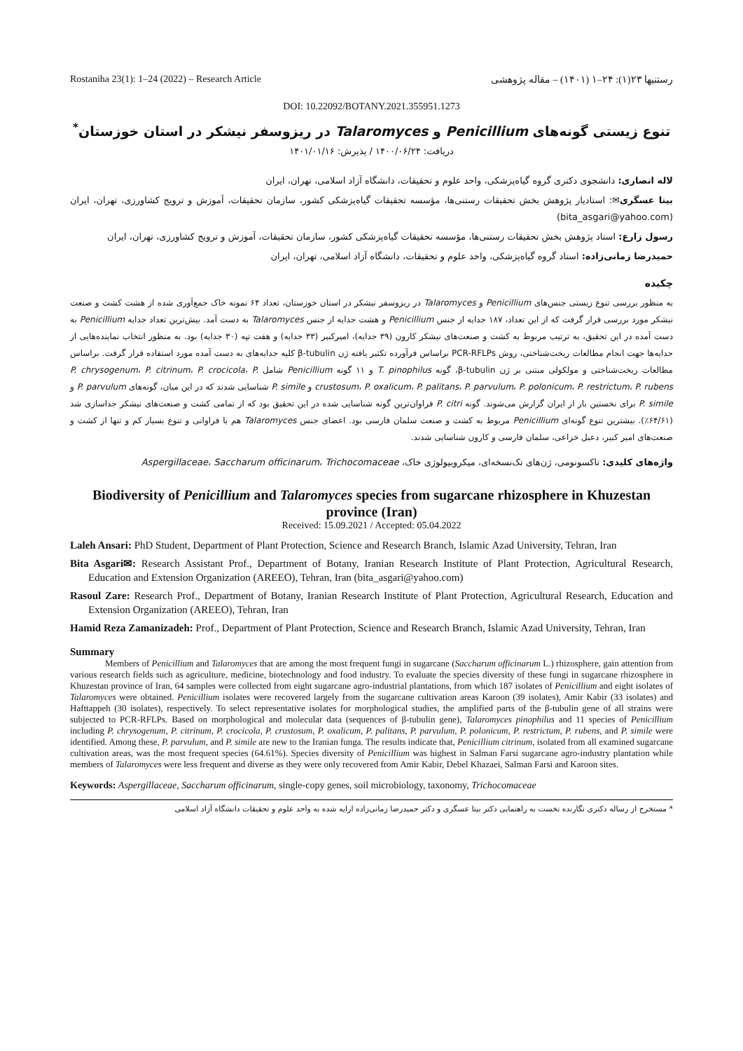Rostaniha 23(1): 1–24 (2022) – Research Article رستنیها ۲۳(۱): ۲۴–۱ (۱۴۰۱) – مقاله پژوهشی
DOI: 10.22092/BOTANY.2021.355951.1273
تنوع زیستی گونه‌های Penicillium و Talaromyces در ریزوسفر نیشکر در استان خوزستان<sup>*</sup>
دریافت: ۱۴۰۰/۰۶/۲۴ / پذیرش: ۱۴۰۱/۰۱/۱۶
لاله انصاری: دانشجوی دکتری گروه گیاه‌پزشکی، واحد علوم و تحقیقات، دانشگاه آزاد اسلامی، تهران، ایران
بیتا عسگری✉: استادیار پژوهش بخش تحقیقات رستنی‌ها، مؤسسه تحقیقات گیاه‌پزشکی کشور، سازمان تحقیقات، آموزش و ترویج کشاورزی، تهران، ایران (bita_asgari@yahoo.com)
رسول زارع: استاد پژوهش بخش تحقیقات رستنی‌ها، مؤسسه تحقیقات گیاه‌پزشکی کشور، سازمان تحقیقات، آموزش و ترویج کشاورزی، تهران، ایران
حمیدرضا زمانی‌زاده: استاد گروه گیاه‌پزشکی، واحد علوم و تحقیقات، دانشگاه آزاد اسلامی، تهران، ایران
چکیده
به منظور بررسی تنوع زیستی جنس‌های Penicillium و Talaromyces در ریزوسفر نیشکر در استان خوزستان، تعداد ۶۴ نمونه خاک جمع‌آوری شده از هشت کشت و صنعت نیشکر مورد بررسی قرار گرفت که از این تعداد، ۱۸۷ جدایه از جنس Penicillium و هشت جدایه از جنس Talaromyces به دست آمد. بیش‌ترین تعداد جدایه Penicillium به دست آمده در این تحقیق، به ترتیب مربوط به کشت و صنعت‌های نیشکر کارون (۳۹ جدایه)، امیرکبیر (۳۳ جدایه) و هفت تپه (۳۰ جدایه) بود. به منظور انتخاب نماینده‌هایی از جدایه‌ها جهت انجام مطالعات ریخت‌شناختی، روش PCR-RFLPs براساس فرآورده تکثیر یافته ژن β-tubulin کلیه جدایه‌های به دست آمده مورد استفاده قرار گرفت. براساس مطالعات ریخت‌شناختی و مولکولی مبتنی بر ژن β-tubulin، گونه T. pinophilus و ۱۱ گونه Penicillium شامل P. chrysogenum، P. citrinum، P. crocicola، P. crustosum، P. oxalicum، P. palitans، P. parvulum، P. polonicum، P. restrictum، P. rubens و P. simile شناسایی شدند که در این میان، گونه‌های P. parvulum و P. simile برای نخستین بار از ایران گزارش می‌شوند. گونه P. citri فراوان‌ترین گونه شناسایی شده در این تحقیق بود که از تمامی کشت و صنعت‌های نیشکر جداسازی شد (۶۴/۶۱٪). بیشترین تنوع گونه‌ای Penicillium مربوط به کشت و صنعت سلمان فارسی بود. اعضای جنس Talaromyces هم با فراوانی و تنوع بسیار کم و تنها از کشت و صنعت‌های امیر کبیر، دعبل خزاعی، سلمان فارسی و کارون شناسایی شدند.
واژه‌های کلیدی: تاکسونومی، ژن‌های تک‌نسخه‌ای، میکروبیولوژی خاک، Aspergillaceae، Saccharum officinarum، Trichocomaceae
Biodiversity of Penicillium and Talaromyces species from sugarcane rhizosphere in Khuzestan province (Iran)
Received: 15.09.2021 / Accepted: 05.04.2022
Laleh Ansari: PhD Student, Department of Plant Protection, Science and Research Branch, Islamic Azad University, Tehran, Iran
Bita Asgari✉: Research Assistant Prof., Department of Botany, Iranian Research Institute of Plant Protection, Agricultural Research, Education and Extension Organization (AREEO), Tehran, Iran (bita_asgari@yahoo.com)
Rasoul Zare: Research Prof., Department of Botany, Iranian Research Institute of Plant Protection, Agricultural Research, Education and Extension Organization (AREEO), Tehran, Iran
Hamid Reza Zamanizadeh: Prof., Department of Plant Protection, Science and Research Branch, Islamic Azad University, Tehran, Iran
Summary
Members of Penicillium and Talaromyces that are among the most frequent fungi in sugarcane (Saccharum officinarum L.) rhizosphere, gain attention from various research fields such as agriculture, medicine, biotechnology and food industry. To evaluate the species diversity of these fungi in sugarcane rhizosphere in Khuzestan province of Iran, 64 samples were collected from eight sugarcane agro-industrial plantations, from which 187 isolates of Penicillium and eight isolates of Talaromyces were obtained. Penicillium isolates were recovered largely from the sugarcane cultivation areas Karoon (39 isolates), Amir Kabir (33 isolates) and Hafttappeh (30 isolates), respectively. To select representative isolates for morphological studies, the amplified parts of the β-tubulin gene of all strains were subjected to PCR-RFLPs. Based on morphological and molecular data (sequences of β-tubulin gene), Talaromyces pinophilus and 11 species of Penicillium including P. chrysogenum, P. citrinum, P. crocicola, P. crustosum, P. oxalicum, P. palitans, P. parvulum, P. polonicum, P. restrictum, P. rubens, and P. simile were identified. Among these, P. parvulum, and P. simile are new to the Iranian funga. The results indicate that, Penicillium citrinum, isolated from all examined sugarcane cultivation areas, was the most frequent species (64.61%). Species diversity of Penicillium was highest in Salman Farsi sugarcane agro-industry plantation while members of Talaromyces were less frequent and diverse as they were only recovered from Amir Kabir, Debel Khazaei, Salman Farsi and Karoon sites.
Keywords: Aspergillaceae, Saccharum officinarum, single-copy genes, soil microbiology, taxonomy, Trichocomaceae
* مستخرج از رساله دکتری نگارنده نخست به راهنمایی دکتر بیتا عسگری و دکتر حمیدرضا زمانی‌زاده ارایه شده به واحد علوم و تحقیقات دانشگاه آزاد اسلامی